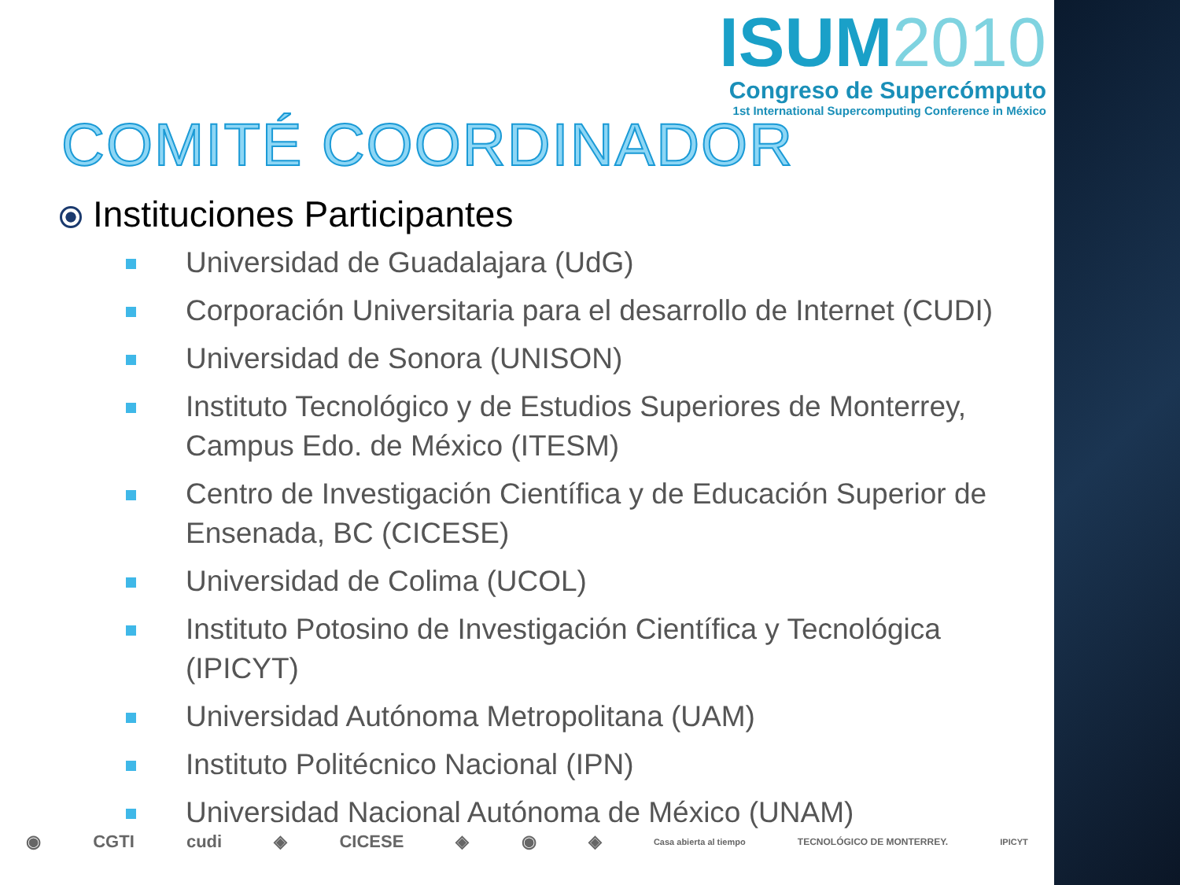ISUM2010
Congreso de Supercómputo
1st International Supercomputing Conference in México
COMITÉ COORDINADOR
Instituciones Participantes
Universidad de Guadalajara (UdG)
Corporación Universitaria para el desarrollo de Internet (CUDI)
Universidad de Sonora (UNISON)
Instituto Tecnológico y de Estudios Superiores de Monterrey, Campus Edo. de México (ITESM)
Centro de Investigación Científica y de Educación Superior de Ensenada, BC (CICESE)
Universidad de Colima (UCOL)
Instituto Potosino de Investigación Científica y Tecnológica (IPICYT)
Universidad Autónoma Metropolitana (UAM)
Instituto Politécnico Nacional (IPN)
Universidad Nacional Autónoma de México (UNAM)
◉ CGTI cudi ◈ CICESE ◈ ◉ ◈ Casa abierta al tiempo TECNOLÓGICO DE MONTERREY. IPICYT